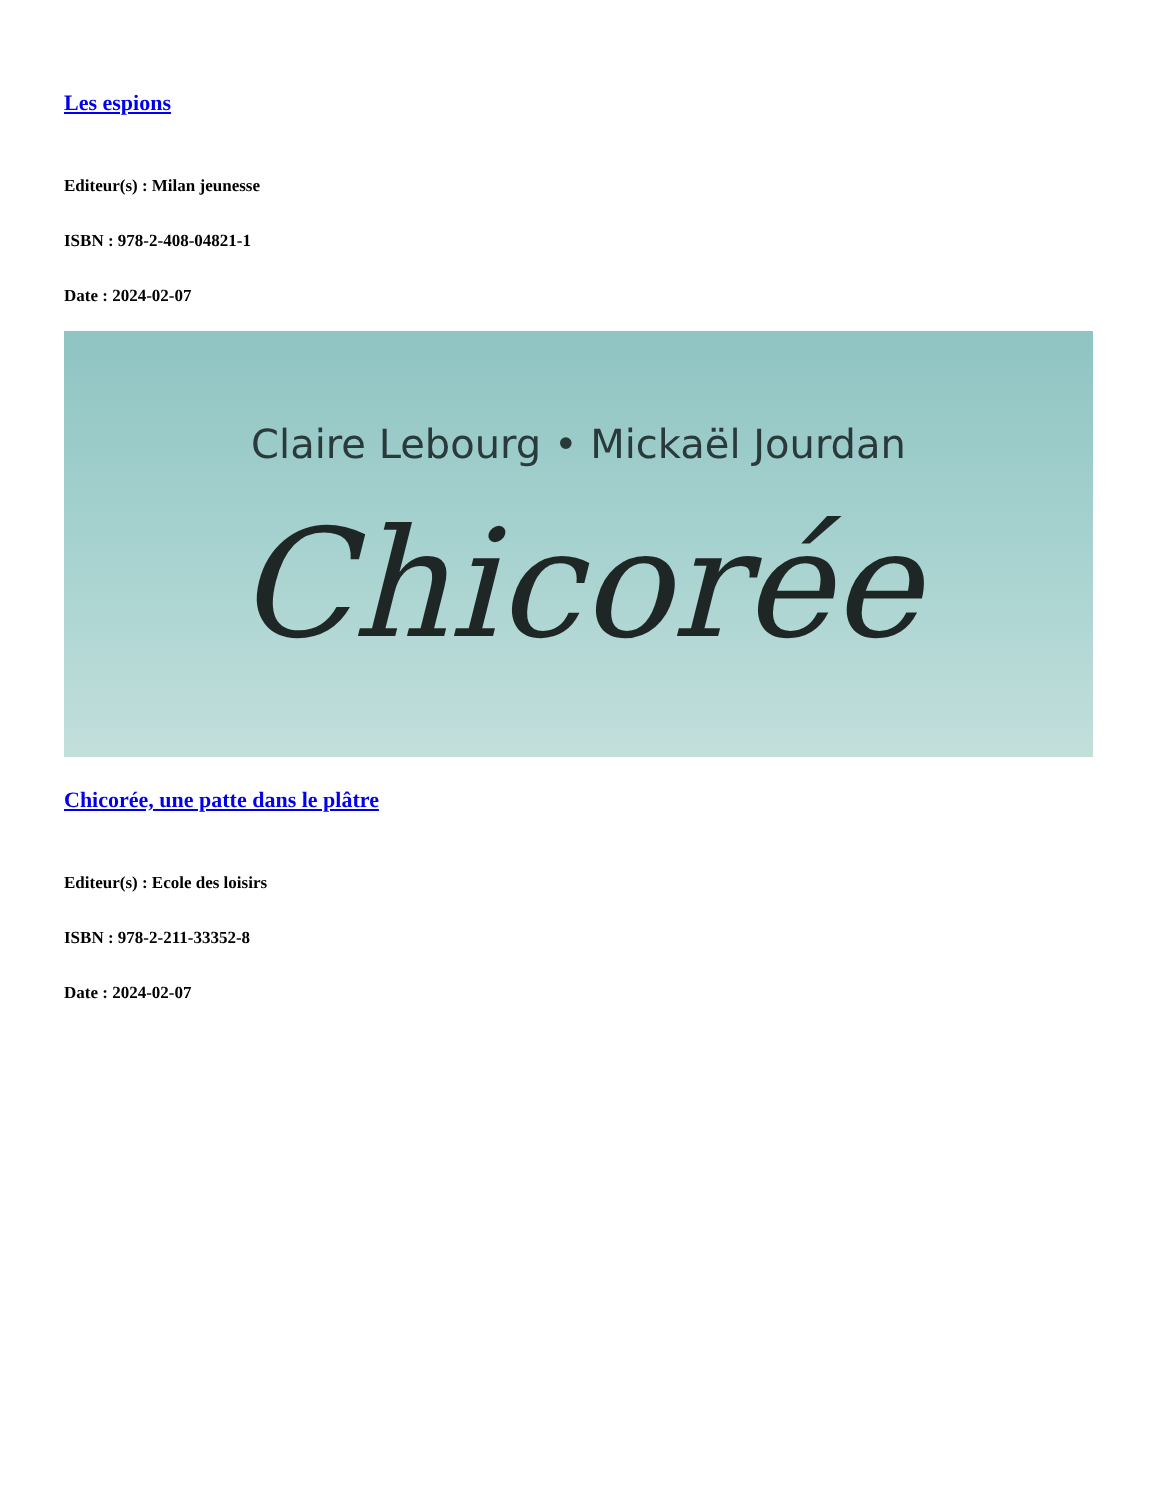Les espions
Editeur(s) : Milan jeunesse
ISBN : 978-2-408-04821-1
Date : 2024-02-07
Claire Lebourg • Mickaël Jourdan
Chicorée
Chicorée, une patte dans le plâtre
Editeur(s) : Ecole des loisirs
ISBN : 978-2-211-33352-8
Date : 2024-02-07